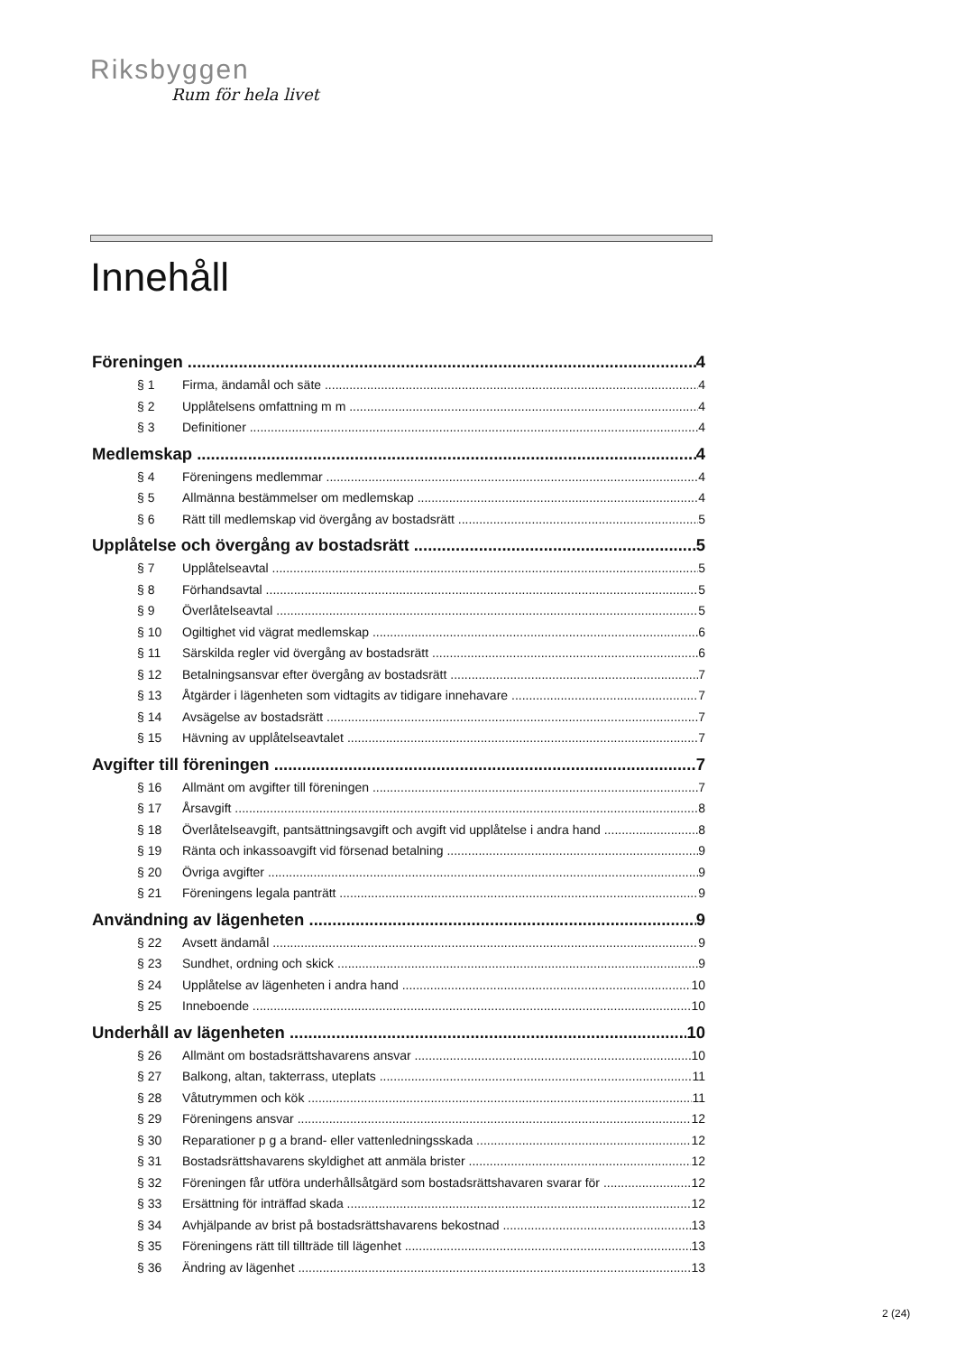Riksbyggen
Rum för hela livet
Innehåll
Föreningen 4
§ 1 Firma, ändamål och säte 4
§ 2 Upplåtelsens omfattning m m 4
§ 3 Definitioner 4
Medlemskap 4
§ 4 Föreningens medlemmar 4
§ 5 Allmänna bestämmelser om medlemskap 4
§ 6 Rätt till medlemskap vid övergång av bostadsrätt 5
Upplåtelse och övergång av bostadsrätt 5
§ 7 Upplåtelseavtal 5
§ 8 Förhandsavtal 5
§ 9 Överlåtelseavtal 5
§ 10 Ogiltighet vid vägrat medlemskap 6
§ 11 Särskilda regler vid övergång av bostadsrätt 6
§ 12 Betalningsansvar efter övergång av bostadsrätt 7
§ 13 Åtgärder i lägenheten som vidtagits av tidigare innehavare 7
§ 14 Avsägelse av bostadsrätt 7
§ 15 Hävning av upplåtelseavtalet 7
Avgifter till föreningen 7
§ 16 Allmänt om avgifter till föreningen 7
§ 17 Årsavgift 8
§ 18 Överlåtelseavgift, pantsättningsavgift och avgift vid upplåtelse i andra hand 8
§ 19 Ränta och inkassoavgift vid försenad betalning 9
§ 20 Övriga avgifter 9
§ 21 Föreningens legala panträtt 9
Användning av lägenheten 9
§ 22 Avsett ändamål 9
§ 23 Sundhet, ordning och skick 9
§ 24 Upplåtelse av lägenheten i andra hand 10
§ 25 Inneboende 10
Underhåll av lägenheten 10
§ 26 Allmänt om bostadsrättshavarens ansvar 10
§ 27 Balkong, altan, takterrass, uteplats 11
§ 28 Våtutrymmen och kök 11
§ 29 Föreningens ansvar 12
§ 30 Reparationer p g a brand- eller vattenledningsskada 12
§ 31 Bostadsrättshavarens skyldighet att anmäla brister 12
§ 32 Föreningen får utföra underhållsåtgärd som bostadsrättshavaren svarar för 12
§ 33 Ersättning för inträffad skada 12
§ 34 Avhjälpande av brist på bostadsrättshavarens bekostnad 13
§ 35 Föreningens rätt till tillträde till lägenhet 13
§ 36 Ändring av lägenhet 13
2 (24)